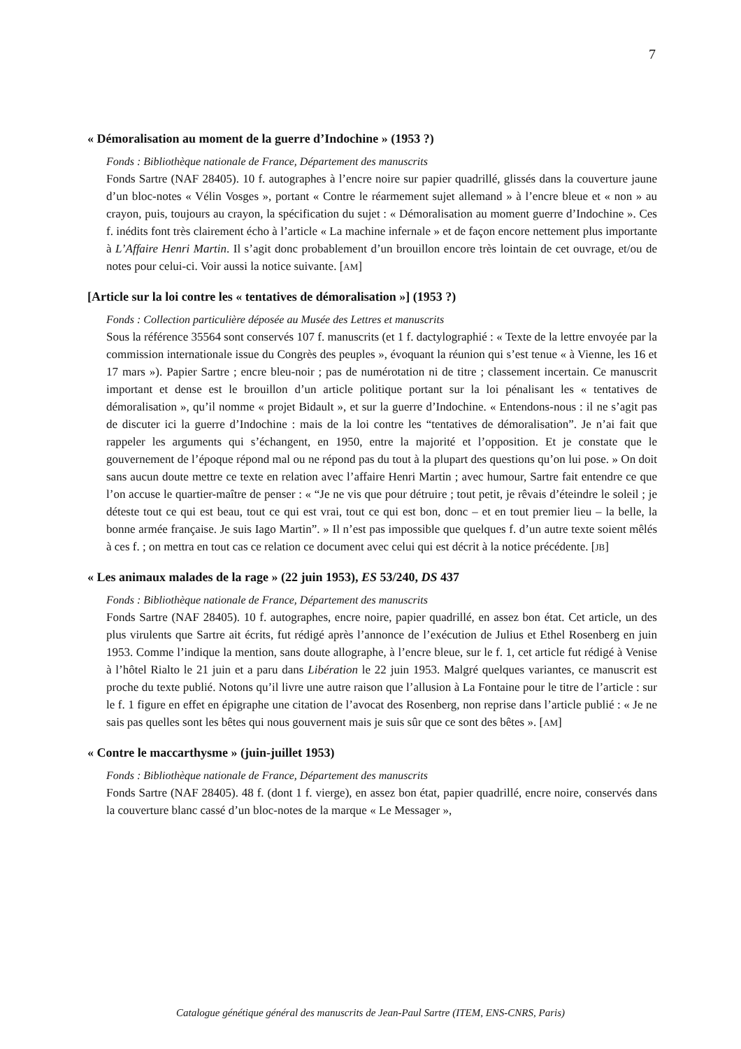7
« Démoralisation au moment de la guerre d’Indochine » (1953 ?)
Fonds : Bibliothèque nationale de France, Département des manuscrits
Fonds Sartre (NAF 28405). 10 f. autographes à l’encre noire sur papier quadrillé, glissés dans la couverture jaune d’un bloc-notes « Vélin Vosges », portant « Contre le réarmement sujet allemand » à l’encre bleue et « non » au crayon, puis, toujours au crayon, la spécification du sujet : « Démoralisation au moment guerre d’Indochine ». Ces f. inédits font très clairement écho à l’article « La machine infernale » et de façon encore nettement plus importante à L’Affaire Henri Martin. Il s’agit donc probablement d’un brouillon encore très lointain de cet ouvrage, et/ou de notes pour celui-ci. Voir aussi la notice suivante. [AM]
[Article sur la loi contre les « tentatives de démoralisation »] (1953 ?)
Fonds : Collection particulière déposée au Musée des Lettres et manuscrits
Sous la référence 35564 sont conservés 107 f. manuscrits (et 1 f. dactylographié : « Texte de la lettre envoyée par la commission internationale issue du Congrès des peuples », évoquant la réunion qui s’est tenue « à Vienne, les 16 et 17 mars »). Papier Sartre ; encre bleu-noir ; pas de numérotation ni de titre ; classement incertain. Ce manuscrit important et dense est le brouillon d’un article politique portant sur la loi pénalisant les « tentatives de démoralisation », qu’il nomme « projet Bidault », et sur la guerre d’Indochine. « Entendons-nous : il ne s’agit pas de discuter ici la guerre d’Indochine : mais de la loi contre les “tentatives de démoralisation”. Je n’ai fait que rappeler les arguments qui s’échangent, en 1950, entre la majorité et l’opposition. Et je constate que le gouvernement de l’époque répond mal ou ne répond pas du tout à la plupart des questions qu’on lui pose. » On doit sans aucun doute mettre ce texte en relation avec l’affaire Henri Martin ; avec humour, Sartre fait entendre ce que l’on accuse le quartier-maître de penser : « “Je ne vis que pour détruire ; tout petit, je rêvais d’éteindre le soleil ; je déteste tout ce qui est beau, tout ce qui est vrai, tout ce qui est bon, donc – et en tout premier lieu – la belle, la bonne armée française. Je suis Iago Martin”. » Il n’est pas impossible que quelques f. d’un autre texte soient mêlés à ces f. ; on mettra en tout cas ce relation ce document avec celui qui est décrit à la notice précédente. [JB]
« Les animaux malades de la rage » (22 juin 1953), ES 53/240, DS 437
Fonds : Bibliothèque nationale de France, Département des manuscrits
Fonds Sartre (NAF 28405). 10 f. autographes, encre noire, papier quadrillé, en assez bon état. Cet article, un des plus virulents que Sartre ait écrits, fut rédigé après l’annonce de l’exécution de Julius et Ethel Rosenberg en juin 1953. Comme l’indique la mention, sans doute allographe, à l’encre bleue, sur le f. 1, cet article fut rédigé à Venise à l’hôtel Rialto le 21 juin et a paru dans Libération le 22 juin 1953. Malgré quelques variantes, ce manuscrit est proche du texte publié. Notons qu’il livre une autre raison que l’allusion à La Fontaine pour le titre de l’article : sur le f. 1 figure en effet en épigraphe une citation de l’avocat des Rosenberg, non reprise dans l’article publié : « Je ne sais pas quelles sont les bêtes qui nous gouvernent mais je suis sûr que ce sont des bêtes ». [AM]
« Contre le maccarthysme » (juin-juillet 1953)
Fonds : Bibliothèque nationale de France, Département des manuscrits
Fonds Sartre (NAF 28405). 48 f. (dont 1 f. vierge), en assez bon état, papier quadrillé, encre noire, conservés dans la couverture blanc cassé d’un bloc-notes de la marque « Le Messager »,
Catalogue génétique général des manuscrits de Jean-Paul Sartre (ITEM, ENS-CNRS, Paris)